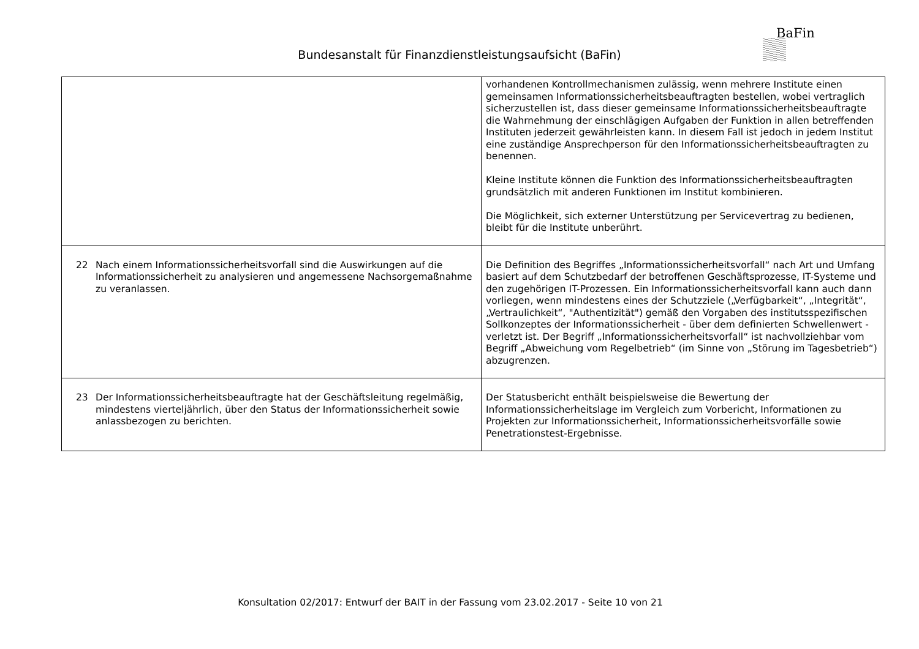BaFin
Bundesanstalt für Finanzdienstleistungsaufsicht (BaFin)
| | vorhandenen Kontrollmechanismen zulässig, wenn mehrere Institute einen gemeinsamen Informationssicherheitsbeauftragten bestellen, wobei vertraglich sicherzustellen ist, dass dieser gemeinsame Informationssicherheitsbeauftragte die Wahrnehmung der einschlägigen Aufgaben der Funktion in allen betreffenden Instituten jederzeit gewährleisten kann. In diesem Fall ist jedoch in jedem Institut eine zuständige Ansprechperson für den Informationssicherheitsbeauftragten zu benennen. Kleine Institute können die Funktion des Informationssicherheitsbeauftragten grundsätzlich mit anderen Funktionen im Institut kombinieren. Die Möglichkeit, sich externer Unterstützung per Servicevertrag zu bedienen, bleibt für die Institute unberührt. |
| 22 Nach einem Informationssicherheitsvorfall sind die Auswirkungen auf die Informationssicherheit zu analysieren und angemessene Nachsorgemaßnahme zu veranlassen. | Die Definition des Begriffes „Informationssicherheitsvorfall“ nach Art und Umfang basiert auf dem Schutzbedarf der betroffenen Geschäftsprozesse, IT-Systeme und den zugehörigen IT-Prozessen. Ein Informationssicherheitsvorfall kann auch dann vorliegen, wenn mindestens eines der Schutzziele („Verfügbarkeit“, „Integrität“, „Vertraulichkeit“, "Authentizität") gemäß den Vorgaben des institutsspezifischen Sollkonzeptes der Informationssicherheit - über dem definierten Schwellenwert - verletzt ist. Der Begriff „Informationssicherheitsvorfall“ ist nachvollziehbar vom Begriff „Abweichung vom Regelbetrieb“ (im Sinne von „Störung im Tagesbetrieb“) abzugrenzen. |
| 23 Der Informationssicherheitsbeauftragte hat der Geschäftsleitung regelmäßig, mindestens vierteljährlich, über den Status der Informationssicherheit sowie anlassbezogen zu berichten. | Der Statusbericht enthält beispielsweise die Bewertung der Informationssicherheitslage im Vergleich zum Vorbericht, Informationen zu Projekten zur Informationssicherheit, Informationssicherheitsvorfälle sowie Penetrationstest-Ergebnisse. |
Konsultation 02/2017: Entwurf der BAIT in der Fassung vom 23.02.2017 - Seite 10 von 21